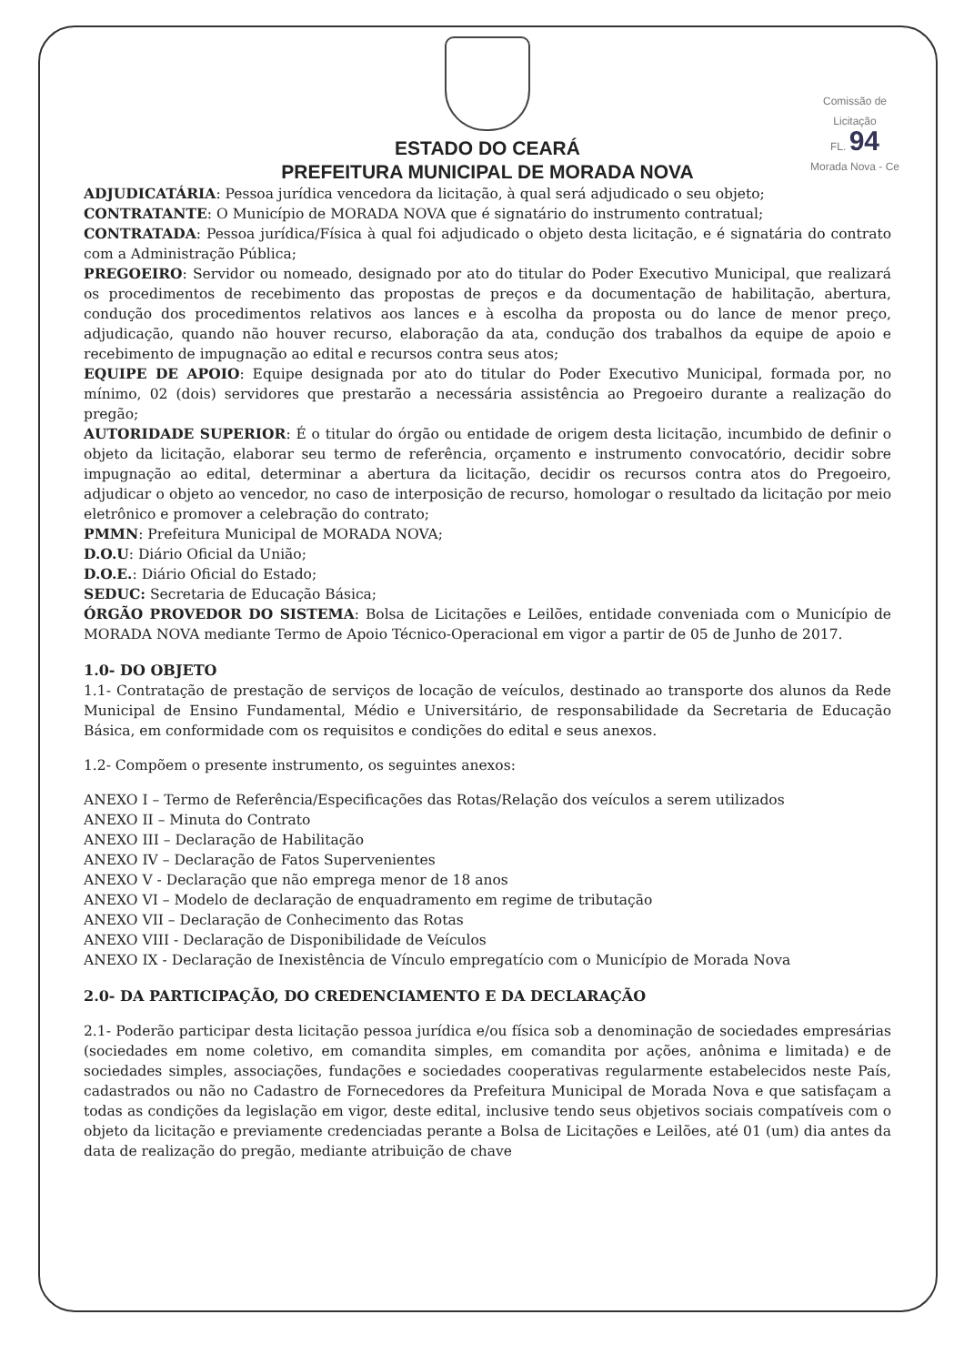Comissão de Licitação
FL. 94
Morada Nova - Ce
ESTADO DO CEARÁ
PREFEITURA MUNICIPAL DE MORADA NOVA
ADJUDICATÁRIA: Pessoa jurídica vencedora da licitação, à qual será adjudicado o seu objeto;
CONTRATANTE: O Município de MORADA NOVA que é signatário do instrumento contratual;
CONTRATADA: Pessoa jurídica/Física à qual foi adjudicado o objeto desta licitação, e é signatária do contrato com a Administração Pública;
PREGOEIRO: Servidor ou nomeado, designado por ato do titular do Poder Executivo Municipal, que realizará os procedimentos de recebimento das propostas de preços e da documentação de habilitação, abertura, condução dos procedimentos relativos aos lances e à escolha da proposta ou do lance de menor preço, adjudicação, quando não houver recurso, elaboração da ata, condução dos trabalhos da equipe de apoio e recebimento de impugnação ao edital e recursos contra seus atos;
EQUIPE DE APOIO: Equipe designada por ato do titular do Poder Executivo Municipal, formada por, no mínimo, 02 (dois) servidores que prestarão a necessária assistência ao Pregoeiro durante a realização do pregão;
AUTORIDADE SUPERIOR: É o titular do órgão ou entidade de origem desta licitação, incumbido de definir o objeto da licitação, elaborar seu termo de referência, orçamento e instrumento convocatório, decidir sobre impugnação ao edital, determinar a abertura da licitação, decidir os recursos contra atos do Pregoeiro, adjudicar o objeto ao vencedor, no caso de interposição de recurso, homologar o resultado da licitação por meio eletrônico e promover a celebração do contrato;
PMMN: Prefeitura Municipal de MORADA NOVA;
D.O.U: Diário Oficial da União;
D.O.E.: Diário Oficial do Estado;
SEDUC: Secretaria de Educação Básica;
ÓRGÃO PROVEDOR DO SISTEMA: Bolsa de Licitações e Leilões, entidade conveniada com o Município de MORADA NOVA mediante Termo de Apoio Técnico-Operacional em vigor a partir de 05 de Junho de 2017.
1.0- DO OBJETO
1.1- Contratação de prestação de serviços de locação de veículos, destinado ao transporte dos alunos da Rede Municipal de Ensino Fundamental, Médio e Universitário, de responsabilidade da Secretaria de Educação Básica, em conformidade com os requisitos e condições do edital e seus anexos.
1.2- Compõem o presente instrumento, os seguintes anexos:
ANEXO I – Termo de Referência/Especificações das Rotas/Relação dos veículos a serem utilizados
ANEXO II – Minuta do Contrato
ANEXO III – Declaração de Habilitação
ANEXO IV – Declaração de Fatos Supervenientes
ANEXO V - Declaração que não emprega menor de 18 anos
ANEXO VI – Modelo de declaração de enquadramento em regime de tributação
ANEXO VII – Declaração de Conhecimento das Rotas
ANEXO VIII - Declaração de Disponibilidade de Veículos
ANEXO IX - Declaração de Inexistência de Vínculo empregatício com o Município de Morada Nova
2.0- DA PARTICIPAÇÃO, DO CREDENCIAMENTO E DA DECLARAÇÃO
2.1- Poderão participar desta licitação pessoa jurídica e/ou física sob a denominação de sociedades empresárias (sociedades em nome coletivo, em comandita simples, em comandita por ações, anônima e limitada) e de sociedades simples, associações, fundações e sociedades cooperativas regularmente estabelecidos neste País, cadastrados ou não no Cadastro de Fornecedores da Prefeitura Municipal de Morada Nova e que satisfaçam a todas as condições da legislação em vigor, deste edital, inclusive tendo seus objetivos sociais compatíveis com o objeto da licitação e previamente credenciadas perante a Bolsa de Licitações e Leilões, até 01 (um) dia antes da data de realização do pregão, mediante atribuição de chave